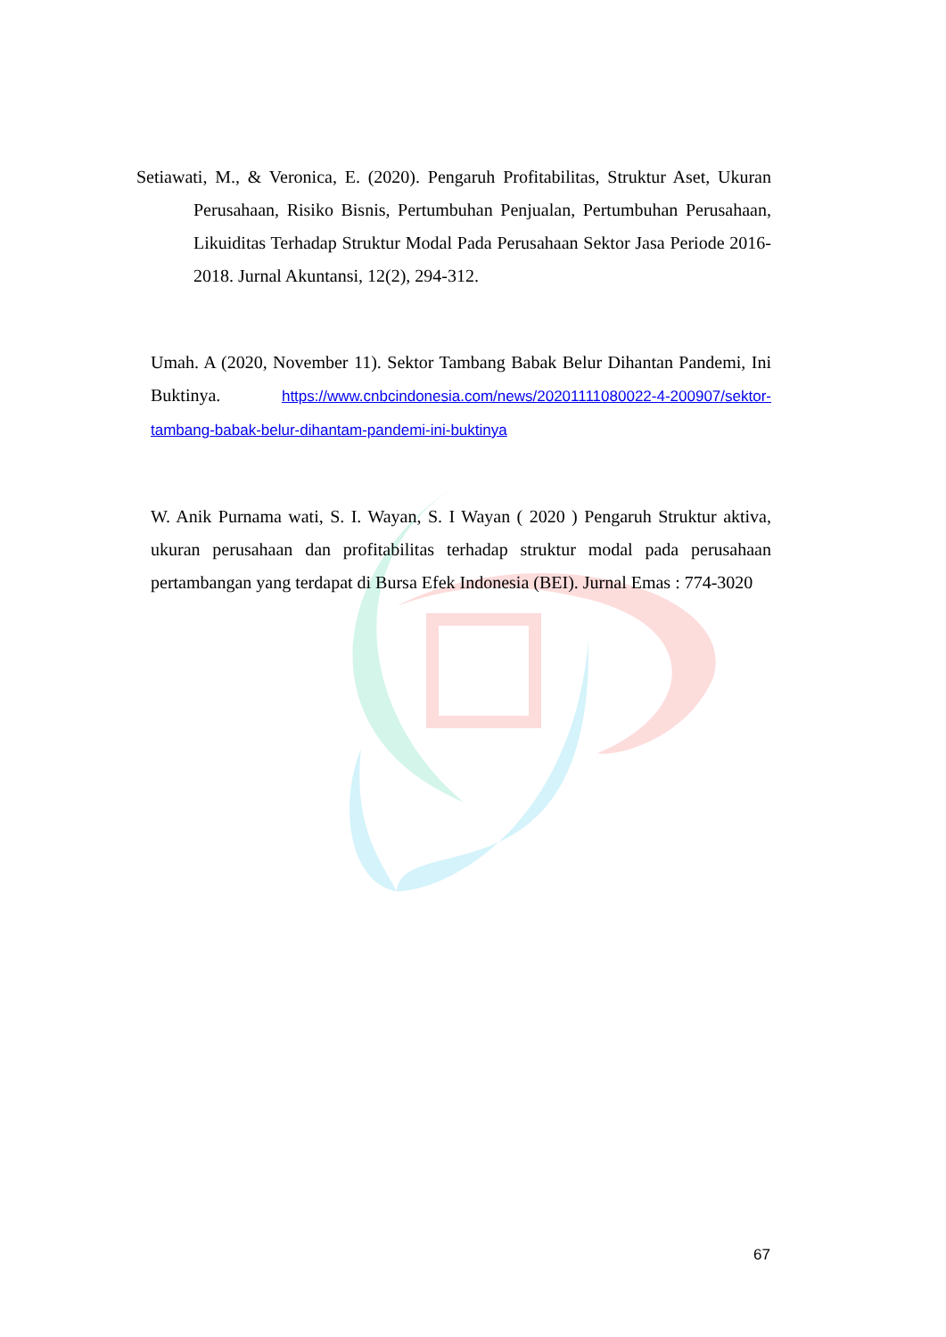Setiawati, M., & Veronica, E. (2020). Pengaruh Profitabilitas, Struktur Aset, Ukuran Perusahaan, Risiko Bisnis, Pertumbuhan Penjualan, Pertumbuhan Perusahaan, Likuiditas Terhadap Struktur Modal Pada Perusahaan Sektor Jasa Periode 2016-2018. Jurnal Akuntansi, 12(2), 294-312.
Umah. A (2020, November 11). Sektor Tambang Babak Belur Dihantan Pandemi, Ini Buktinya. https://www.cnbcindonesia.com/news/20201111080022-4-200907/sektor-tambang-babak-belur-dihantam-pandemi-ini-buktinya
W. Anik Purnama wati, S. I. Wayan, S. I Wayan ( 2020 ) Pengaruh Struktur aktiva, ukuran perusahaan dan profitabilitas terhadap struktur modal pada perusahaan pertambangan yang terdapat di Bursa Efek Indonesia (BEI). Jurnal Emas : 774-3020
67